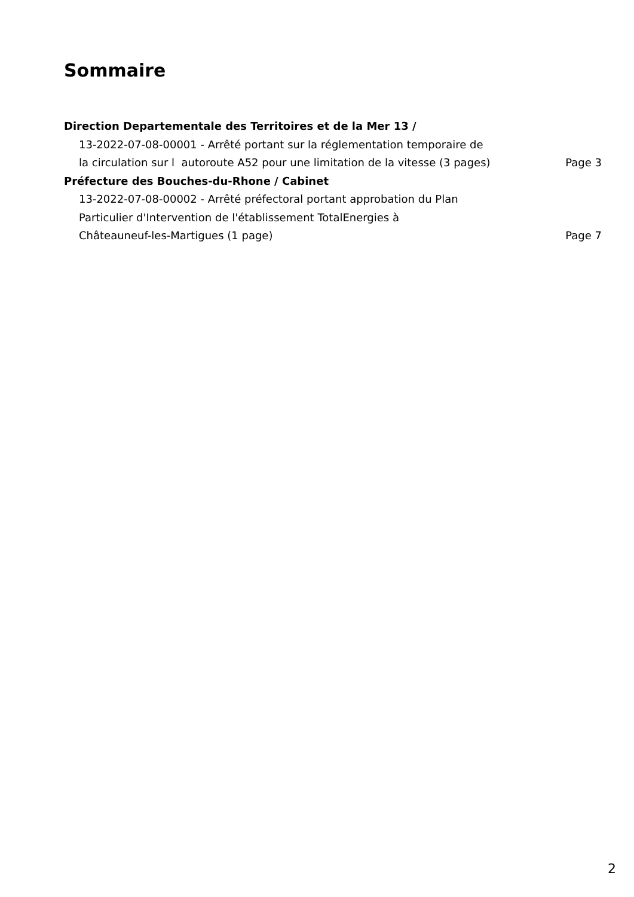Sommaire
Direction Departementale des Territoires et de la Mer 13 /
13-2022-07-08-00001 - Arrêté portant sur la réglementation temporaire de
la circulation sur l autoroute A52 pour une limitation de la vitesse (3 pages)
Page 3
Préfecture des Bouches-du-Rhone / Cabinet
13-2022-07-08-00002 - Arrêté préfectoral portant approbation du Plan
Particulier d'Intervention de l'établissement TotalEnergies à
Châteauneuf-les-Martigues (1 page)
Page 7
2